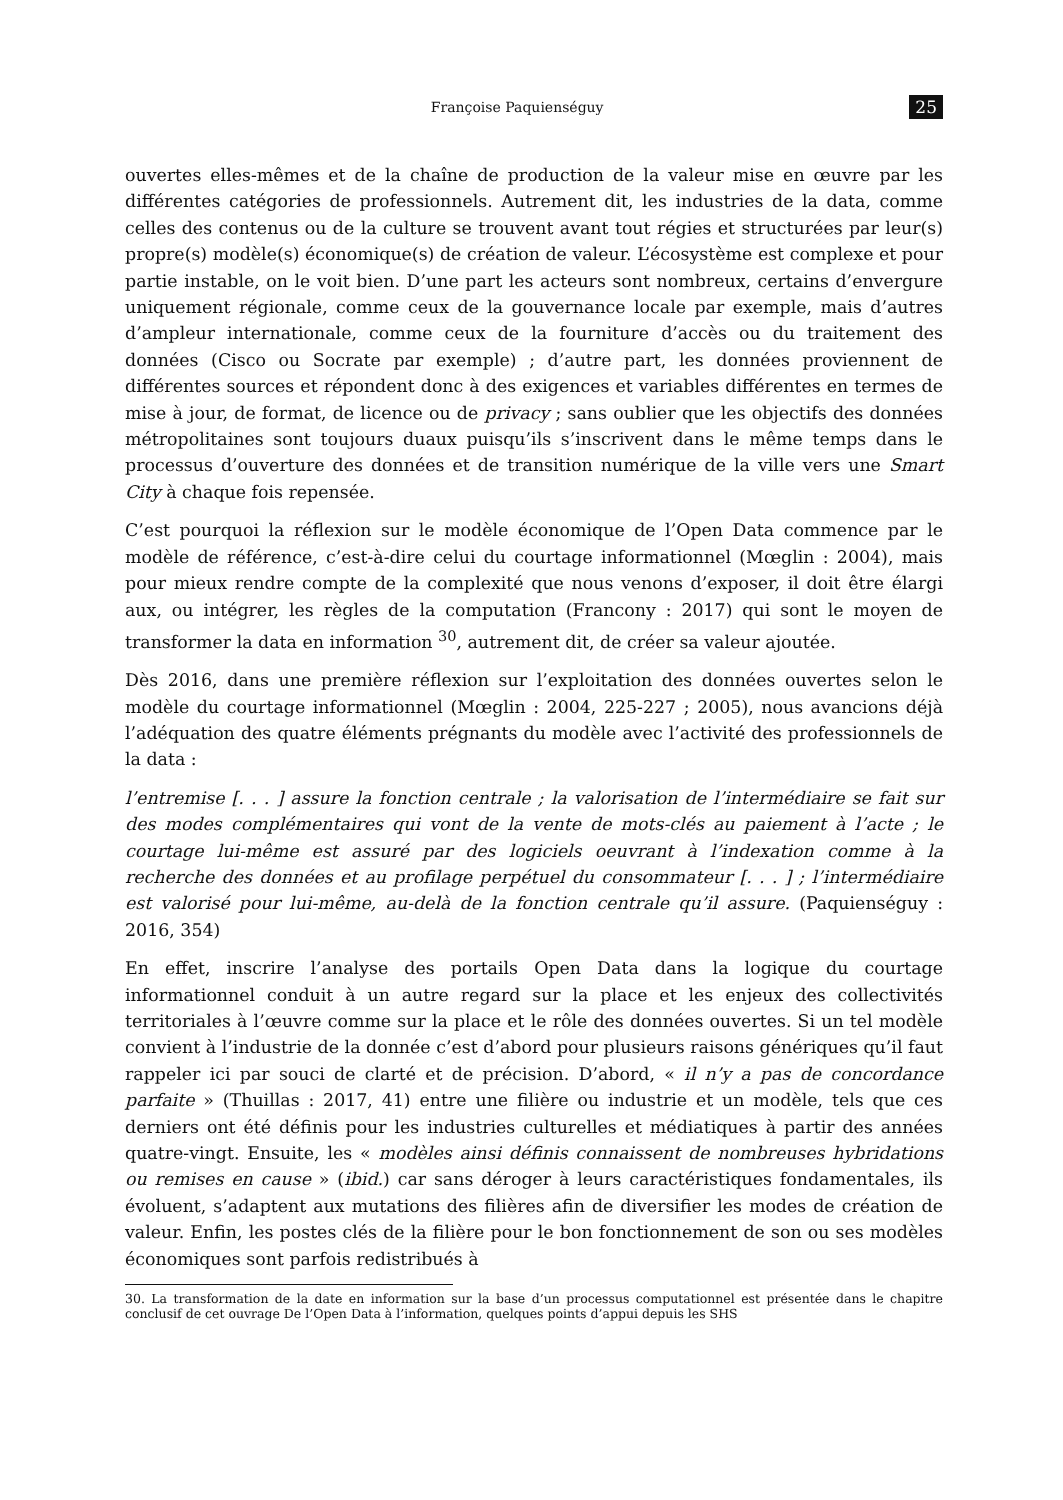Françoise Paquienséguy 25
ouvertes elles-mêmes et de la chaîne de production de la valeur mise en œuvre par les différentes catégories de professionnels. Autrement dit, les industries de la data, comme celles des contenus ou de la culture se trouvent avant tout régies et structurées par leur(s) propre(s) modèle(s) économique(s) de création de valeur. L’écosystème est complexe et pour partie instable, on le voit bien. D’une part les acteurs sont nombreux, certains d’envergure uniquement régionale, comme ceux de la gouvernance locale par exemple, mais d’autres d’ampleur internationale, comme ceux de la fourniture d’accès ou du traitement des données (Cisco ou Socrate par exemple) ; d’autre part, les données proviennent de différentes sources et répondent donc à des exigences et variables différentes en termes de mise à jour, de format, de licence ou de privacy ; sans oublier que les objectifs des données métropolitaines sont toujours duaux puisqu’ils s’inscrivent dans le même temps dans le processus d’ouverture des données et de transition numérique de la ville vers une Smart City à chaque fois repensée.
C’est pourquoi la réflexion sur le modèle économique de l’Open Data commence par le modèle de référence, c’est-à-dire celui du courtage informationnel (Mœglin : 2004), mais pour mieux rendre compte de la complexité que nous venons d’exposer, il doit être élargi aux, ou intégrer, les règles de la computation (Francony : 2017) qui sont le moyen de transformer la data en information <sup>30</sup>, autrement dit, de créer sa valeur ajoutée.
Dès 2016, dans une première réflexion sur l’exploitation des données ouvertes selon le modèle du courtage informationnel (Mœglin : 2004, 225-227 ; 2005), nous avancions déjà l’adéquation des quatre éléments prégnants du modèle avec l’activité des professionnels de la data :
l’entremise [. . . ] assure la fonction centrale ; la valorisation de l’intermédiaire se fait sur des modes complémentaires qui vont de la vente de mots-clés au paiement à l’acte ; le courtage lui-même est assuré par des logiciels oeuvrant à l’indexation comme à la recherche des données et au profilage perpétuel du consommateur [. . . ] ; l’intermédiaire est valorisé pour lui-même, au-delà de la fonction centrale qu’il assure. (Paquienséguy : 2016, 354)
En effet, inscrire l’analyse des portails Open Data dans la logique du courtage informationnel conduit à un autre regard sur la place et les enjeux des collectivités territoriales à l’œuvre comme sur la place et le rôle des données ouvertes. Si un tel modèle convient à l’industrie de la donnée c’est d’abord pour plusieurs raisons génériques qu’il faut rappeler ici par souci de clarté et de précision. D’abord, « il n’y a pas de concordance parfaite » (Thuillas : 2017, 41) entre une filière ou industrie et un modèle, tels que ces derniers ont été définis pour les industries culturelles et médiatiques à partir des années quatre-vingt. Ensuite, les « modèles ainsi définis connaissent de nombreuses hybridations ou remises en cause » (ibid.) car sans déroger à leurs caractéristiques fondamentales, ils évoluent, s’adaptent aux mutations des filières afin de diversifier les modes de création de valeur. Enfin, les postes clés de la filière pour le bon fonctionnement de son ou ses modèles économiques sont parfois redistribués à
30. La transformation de la date en information sur la base d’un processus computationnel est présentée dans le chapitre conclusif de cet ouvrage De l’Open Data à l’information, quelques points d’appui depuis les SHS